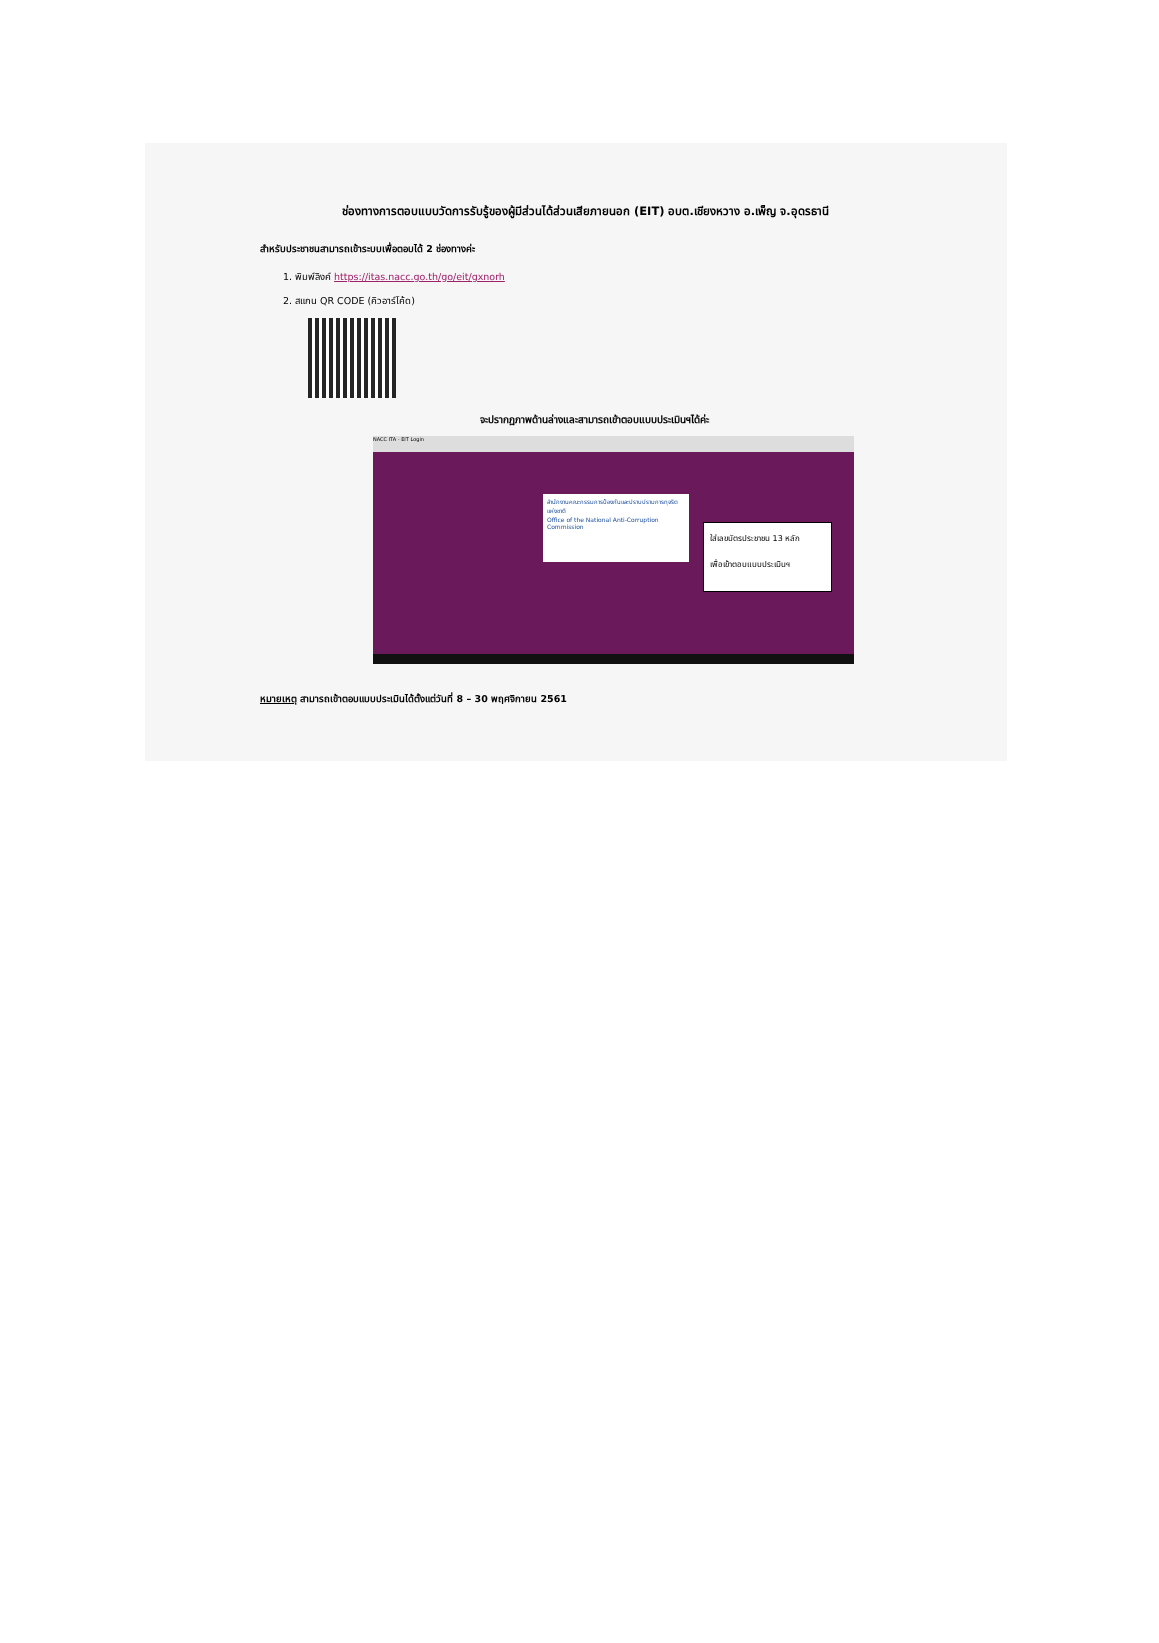ช่องทางการตอบแบบวัดการรับรู้ของผู้มีส่วนได้ส่วนเสียภายนอก (EIT) อบต.เชียงหวาง อ.เพ็ญ จ.อุดรธานี
สำหรับประชาชนสามารถเข้าระบบเพื่อตอบได้ 2 ช่องทางค่ะ
1. พิมพ์ลิงค์ https://itas.nacc.go.th/go/eit/gxnorh
2. สแกน QR CODE (คิวอาร์โค้ด)
จะปรากฏภาพด้านล่างและสามารถเข้าตอบแบบประเมินฯได้ค่ะ
NACC ITA - EIT Login
สำนักงานคณะกรรมการป้องกันและปราบปรามการทุจริตแห่งชาติ
Office of the National Anti-Corruption Commission
ใส่เลขบัตรประชาชน 13 หลัก
เพื่อเข้าตอบแบบประเมินฯ
หมายเหตุ สามารถเข้าตอบแบบประเมินได้ตั้งแต่วันที่ 8 – 30 พฤศจิกายน 2561